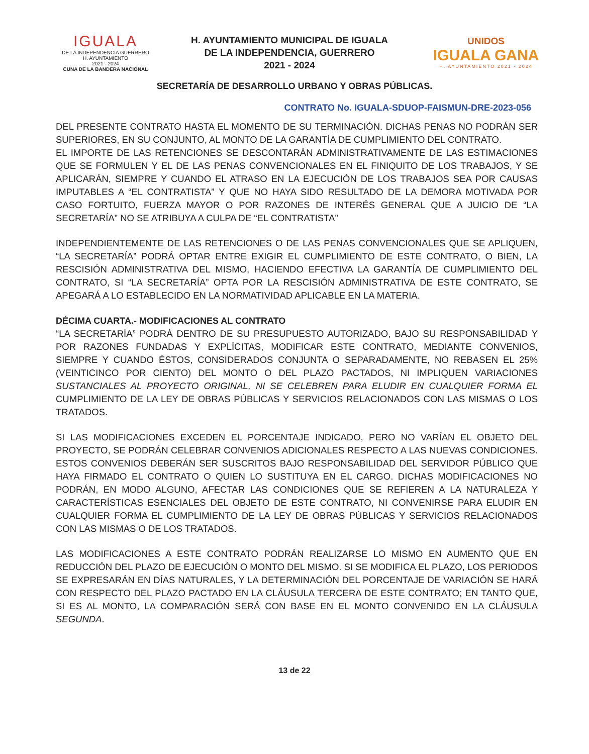IGUALA
DE LA INDEPENDENCIA GUERRERO
H. AYUNTAMIENTO
2021 - 2024
CUNA DE LA BANDERA NACIONAL
H. AYUNTAMIENTO MUNICIPAL DE IGUALA
DE LA INDEPENDENCIA, GUERRERO
2021 - 2024
UNIDOS
IGUALA GANA
H. AYUNTAMIENTO 2021 - 2024
SECRETARÍA DE DESARROLLO URBANO Y OBRAS PÚBLICAS.
CONTRATO No. IGUALA-SDUOP-FAISMUN-DRE-2023-056
DEL PRESENTE CONTRATO HASTA EL MOMENTO DE SU TERMINACIÓN. DICHAS PENAS NO PODRÁN SER SUPERIORES, EN SU CONJUNTO, AL MONTO DE LA GARANTÍA DE CUMPLIMIENTO DEL CONTRATO.
EL IMPORTE DE LAS RETENCIONES SE DESCONTARÁN ADMINISTRATIVAMENTE DE LAS ESTIMACIONES QUE SE FORMULEN Y EL DE LAS PENAS CONVENCIONALES EN EL FINIQUITO DE LOS TRABAJOS, Y SE APLICARÁN, SIEMPRE Y CUANDO EL ATRASO EN LA EJECUCIÓN DE LOS TRABAJOS SEA POR CAUSAS IMPUTABLES A “EL CONTRATISTA” Y QUE NO HAYA SIDO RESULTADO DE LA DEMORA MOTIVADA POR CASO FORTUITO, FUERZA MAYOR O POR RAZONES DE INTERÉS GENERAL QUE A JUICIO DE “LA SECRETARÍA” NO SE ATRIBUYA A CULPA DE “EL CONTRATISTA”
INDEPENDIENTEMENTE DE LAS RETENCIONES O DE LAS PENAS CONVENCIONALES QUE SE APLIQUEN, “LA SECRETARÍA” PODRÁ OPTAR ENTRE EXIGIR EL CUMPLIMIENTO DE ESTE CONTRATO, O BIEN, LA RESCISIÓN ADMINISTRATIVA DEL MISMO, HACIENDO EFECTIVA LA GARANTÍA DE CUMPLIMIENTO DEL CONTRATO, SI “LA SECRETARÍA” OPTA POR LA RESCISIÓN ADMINISTRATIVA DE ESTE CONTRATO, SE APEGARÁ A LO ESTABLECIDO EN LA NORMATIVIDAD APLICABLE EN LA MATERIA.
DÉCIMA CUARTA.- MODIFICACIONES AL CONTRATO
“LA SECRETARÍA” PODRÁ DENTRO DE SU PRESUPUESTO AUTORIZADO, BAJO SU RESPONSABILIDAD Y POR RAZONES FUNDADAS Y EXPLÍCITAS, MODIFICAR ESTE CONTRATO, MEDIANTE CONVENIOS, SIEMPRE Y CUANDO ÉSTOS, CONSIDERADOS CONJUNTA O SEPARADAMENTE, NO REBASEN EL 25% (VEINTICINCO POR CIENTO) DEL MONTO O DEL PLAZO PACTADOS, NI IMPLIQUEN VARIACIONES SUSTANCIALES AL PROYECTO ORIGINAL, NI SE CELEBREN PARA ELUDIR EN CUALQUIER FORMA EL CUMPLIMIENTO DE LA LEY DE OBRAS PÚBLICAS Y SERVICIOS RELACIONADOS CON LAS MISMAS O LOS TRATADOS.
SI LAS MODIFICACIONES EXCEDEN EL PORCENTAJE INDICADO, PERO NO VARÍAN EL OBJETO DEL PROYECTO, SE PODRÁN CELEBRAR CONVENIOS ADICIONALES RESPECTO A LAS NUEVAS CONDICIONES. ESTOS CONVENIOS DEBERÁN SER SUSCRITOS BAJO RESPONSABILIDAD DEL SERVIDOR PÚBLICO QUE HAYA FIRMADO EL CONTRATO O QUIEN LO SUSTITUYA EN EL CARGO. DICHAS MODIFICACIONES NO PODRÁN, EN MODO ALGUNO, AFECTAR LAS CONDICIONES QUE SE REFIEREN A LA NATURALEZA Y CARACTERÍSTICAS ESENCIALES DEL OBJETO DE ESTE CONTRATO, NI CONVENIRSE PARA ELUDIR EN CUALQUIER FORMA EL CUMPLIMIENTO DE LA LEY DE OBRAS PÚBLICAS Y SERVICIOS RELACIONADOS CON LAS MISMAS O DE LOS TRATADOS.
LAS MODIFICACIONES A ESTE CONTRATO PODRÁN REALIZARSE LO MISMO EN AUMENTO QUE EN REDUCCIÓN DEL PLAZO DE EJECUCIÓN O MONTO DEL MISMO. SI SE MODIFICA EL PLAZO, LOS PERIODOS SE EXPRESARÁN EN DÍAS NATURALES, Y LA DETERMINACIÓN DEL PORCENTAJE DE VARIACIÓN SE HARÁ CON RESPECTO DEL PLAZO PACTADO EN LA CLÁUSULA TERCERA DE ESTE CONTRATO; EN TANTO QUE, SI ES AL MONTO, LA COMPARACIÓN SERÁ CON BASE EN EL MONTO CONVENIDO EN LA CLÁUSULA SEGUNDA.
13 de 22